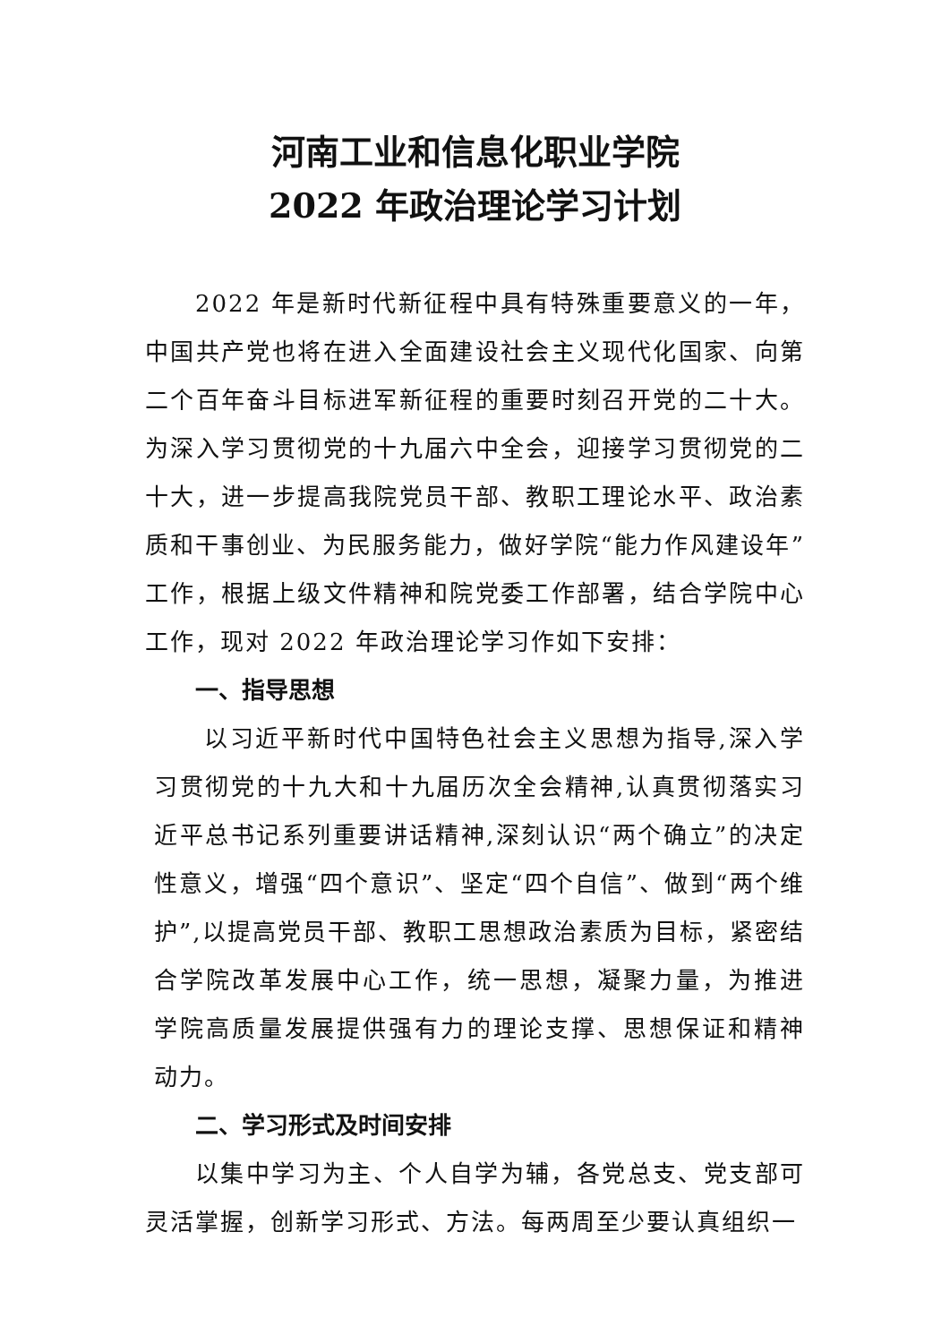河南工业和信息化职业学院
2022 年政治理论学习计划
2022 年是新时代新征程中具有特殊重要意义的一年，中国共产党也将在进入全面建设社会主义现代化国家、向第二个百年奋斗目标进军新征程的重要时刻召开党的二十大。为深入学习贯彻党的十九届六中全会，迎接学习贯彻党的二十大，进一步提高我院党员干部、教职工理论水平、政治素质和干事创业、为民服务能力，做好学院“能力作风建设年”工作，根据上级文件精神和院党委工作部署，结合学院中心工作，现对 2022 年政治理论学习作如下安排：
一、指导思想
以习近平新时代中国特色社会主义思想为指导,深入学习贯彻党的十九大和十九届历次全会精神,认真贯彻落实习近平总书记系列重要讲话精神,深刻认识“两个确立”的决定性意义，增强“四个意识”、坚定“四个自信”、做到“两个维护”,以提高党员干部、教职工思想政治素质为目标，紧密结合学院改革发展中心工作，统一思想，凝聚力量，为推进学院高质量发展提供强有力的理论支撑、思想保证和精神动力。
二、学习形式及时间安排
以集中学习为主、个人自学为辅，各党总支、党支部可灵活掌握，创新学习形式、方法。每两周至少要认真组织一